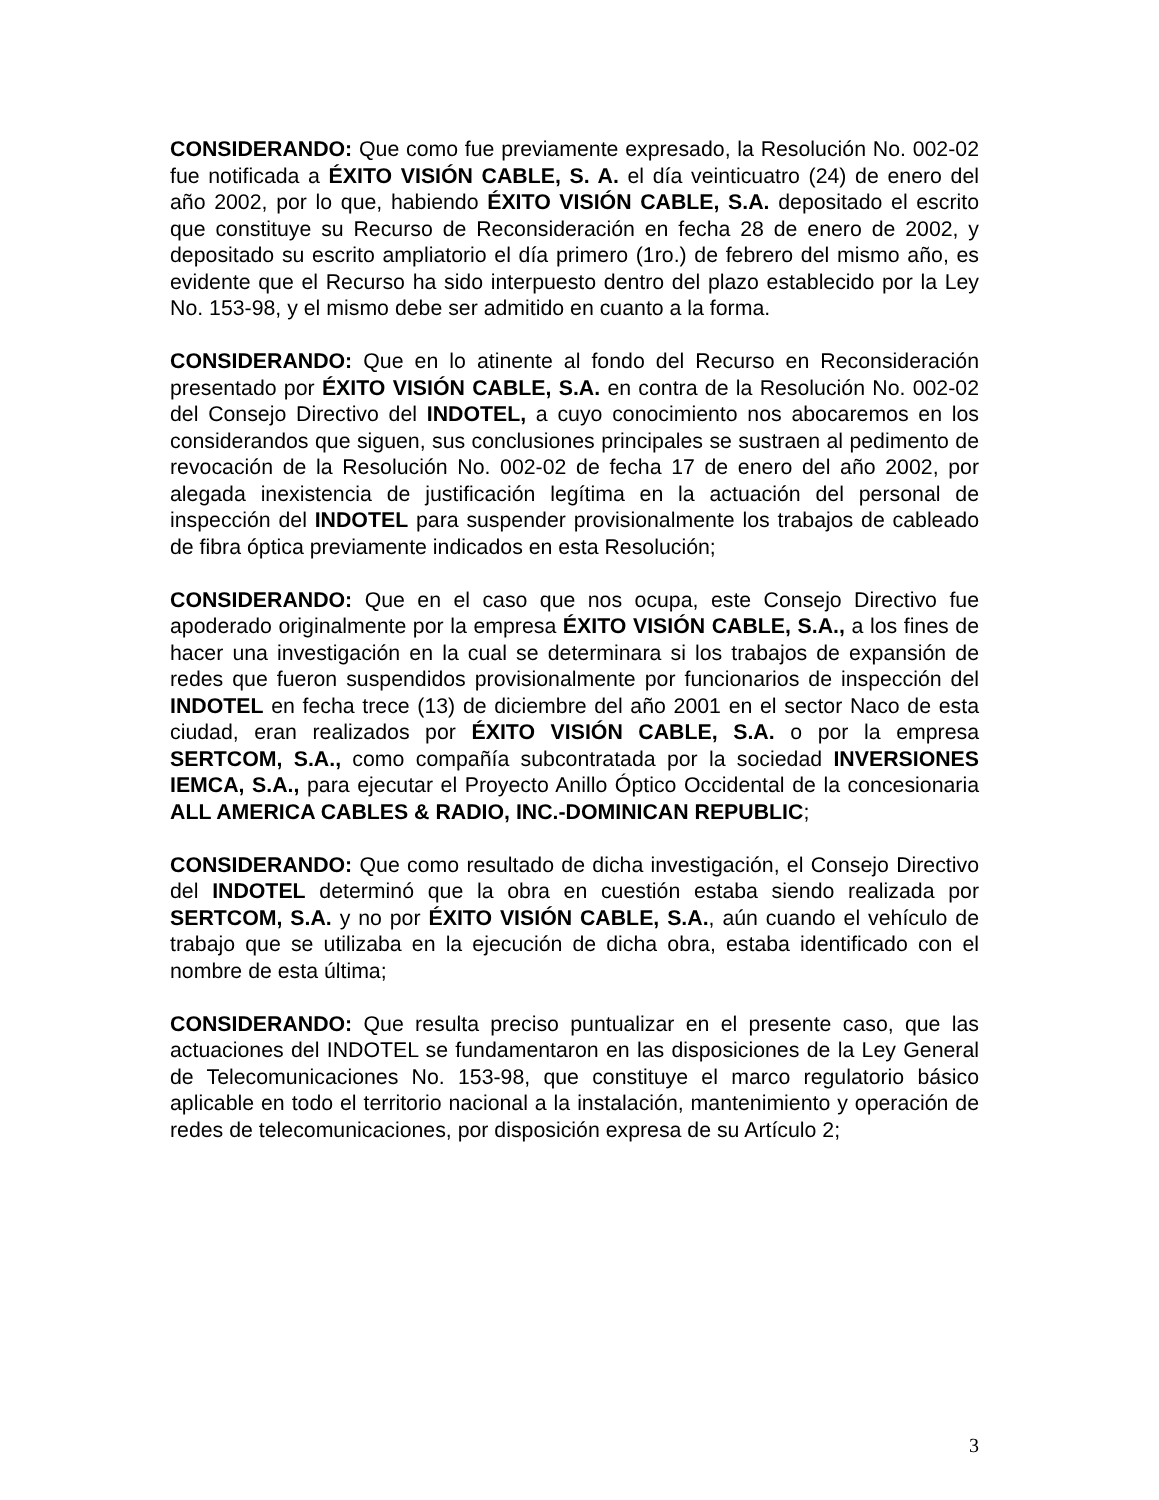CONSIDERANDO: Que como fue previamente expresado, la Resolución No. 002-02 fue notificada a ÉXITO VISIÓN CABLE, S. A. el día veinticuatro (24) de enero del año 2002, por lo que, habiendo ÉXITO VISIÓN CABLE, S.A. depositado el escrito que constituye su Recurso de Reconsideración en fecha 28 de enero de 2002, y depositado su escrito ampliatorio el día primero (1ro.) de febrero del mismo año, es evidente que el Recurso ha sido interpuesto dentro del plazo establecido por la Ley No. 153-98, y el mismo debe ser admitido en cuanto a la forma.
CONSIDERANDO: Que en lo atinente al fondo del Recurso en Reconsideración presentado por ÉXITO VISIÓN CABLE, S.A. en contra de la Resolución No. 002-02 del Consejo Directivo del INDOTEL, a cuyo conocimiento nos abocaremos en los considerandos que siguen, sus conclusiones principales se sustraen al pedimento de revocación de la Resolución No. 002-02 de fecha 17 de enero del año 2002, por alegada inexistencia de justificación legítima en la actuación del personal de inspección del INDOTEL para suspender provisionalmente los trabajos de cableado de fibra óptica previamente indicados en esta Resolución;
CONSIDERANDO: Que en el caso que nos ocupa, este Consejo Directivo fue apoderado originalmente por la empresa ÉXITO VISIÓN CABLE, S.A., a los fines de hacer una investigación en la cual se determinara si los trabajos de expansión de redes que fueron suspendidos provisionalmente por funcionarios de inspección del INDOTEL en fecha trece (13) de diciembre del año 2001 en el sector Naco de esta ciudad, eran realizados por ÉXITO VISIÓN CABLE, S.A. o por la empresa SERTCOM, S.A., como compañía subcontratada por la sociedad INVERSIONES IEMCA, S.A., para ejecutar el Proyecto Anillo Óptico Occidental de la concesionaria ALL AMERICA CABLES & RADIO, INC.-DOMINICAN REPUBLIC;
CONSIDERANDO: Que como resultado de dicha investigación, el Consejo Directivo del INDOTEL determinó que la obra en cuestión estaba siendo realizada por SERTCOM, S.A. y no por ÉXITO VISIÓN CABLE, S.A., aún cuando el vehículo de trabajo que se utilizaba en la ejecución de dicha obra, estaba identificado con el nombre de esta última;
CONSIDERANDO: Que resulta preciso puntualizar en el presente caso, que las actuaciones del INDOTEL se fundamentaron en las disposiciones de la Ley General de Telecomunicaciones No. 153-98, que constituye el marco regulatorio básico aplicable en todo el territorio nacional a la instalación, mantenimiento y operación de redes de telecomunicaciones, por disposición expresa de su Artículo 2;
3